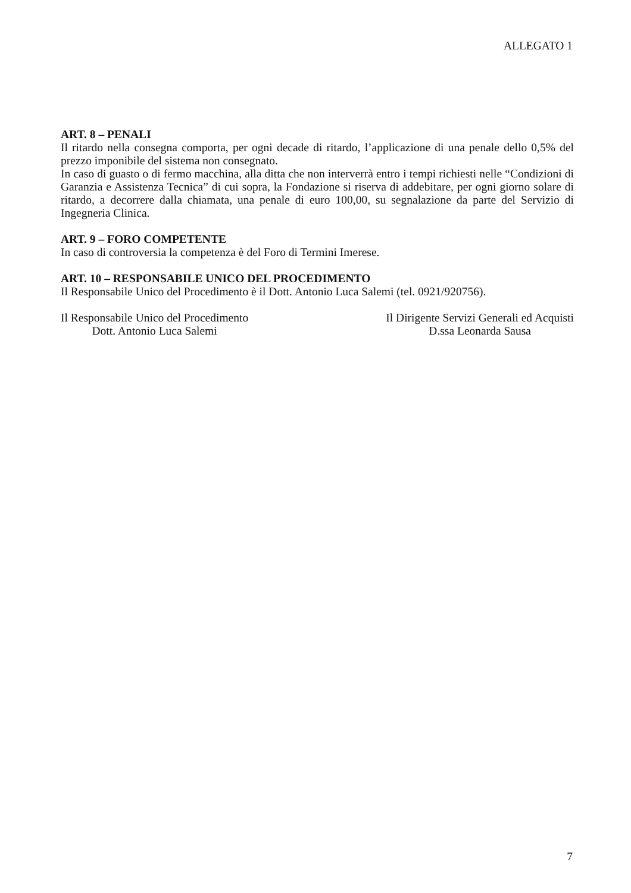ALLEGATO 1
ART. 8 – PENALI
Il ritardo nella consegna comporta, per ogni decade di ritardo, l’applicazione di una penale dello 0,5% del prezzo imponibile del sistema non consegnato.
In caso di guasto o di fermo macchina, alla ditta che non interverrà entro i tempi richiesti nelle “Condizioni di Garanzia e Assistenza Tecnica” di cui sopra, la Fondazione si riserva di addebitare, per ogni giorno solare di ritardo, a decorrere dalla chiamata, una penale di euro 100,00, su segnalazione da parte del Servizio di Ingegneria Clinica.
ART. 9 – FORO COMPETENTE
In caso di controversia la competenza è del Foro di Termini Imerese.
ART. 10 – RESPONSABILE UNICO DEL PROCEDIMENTO
Il Responsabile Unico del Procedimento è il Dott. Antonio Luca Salemi (tel. 0921/920756).
Il Responsabile Unico del Procedimento
Dott. Antonio Luca Salemi
Il Dirigente Servizi Generali ed Acquisti
D.ssa Leonarda Sausa
7